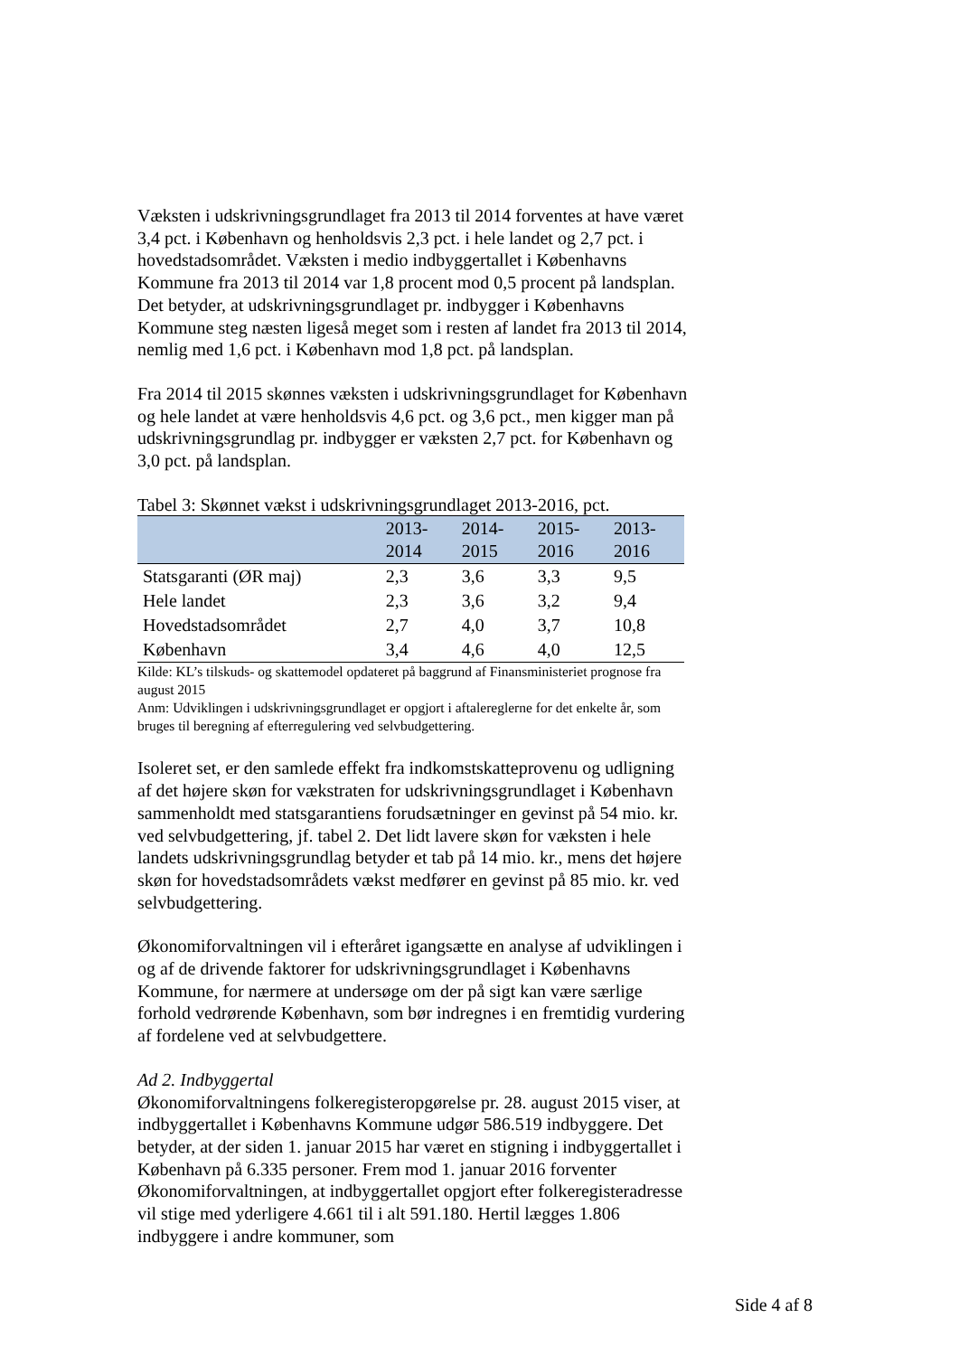Væksten i udskrivningsgrundlaget fra 2013 til 2014 forventes at have været 3,4 pct. i København og henholdsvis 2,3 pct. i hele landet og 2,7 pct. i hovedstadsområdet. Væksten i medio indbyggertallet i Københavns Kommune fra 2013 til 2014 var 1,8 procent mod 0,5 procent på landsplan. Det betyder, at udskrivningsgrundlaget pr. indbygger i Københavns Kommune steg næsten ligeså meget som i resten af landet fra 2013 til 2014, nemlig med 1,6 pct. i København mod 1,8 pct. på landsplan.
Fra 2014 til 2015 skønnes væksten i udskrivningsgrundlaget for København og hele landet at være henholdsvis 4,6 pct. og 3,6 pct., men kigger man på udskrivningsgrundlag pr. indbygger er væksten 2,7 pct. for København og 3,0 pct. på landsplan.
Tabel 3: Skønnet vækst i udskrivningsgrundlaget 2013-2016, pct.
| | 2013- 2014 | 2014- 2015 | 2015- 2016 | 2013- 2016 |
| --- | --- | --- | --- | --- |
| Statsgaranti (ØR maj) | 2,3 | 3,6 | 3,3 | 9,5 |
| Hele landet | 2,3 | 3,6 | 3,2 | 9,4 |
| Hovedstadsområdet | 2,7 | 4,0 | 3,7 | 10,8 |
| København | 3,4 | 4,6 | 4,0 | 12,5 |
Kilde: KL’s tilskuds- og skattemodel opdateret på baggrund af Finansministeriet prognose fra august 2015
Anm: Udviklingen i udskrivningsgrundlaget er opgjort i aftalereglerne for det enkelte år, som bruges til beregning af efterregulering ved selvbudgettering.
Isoleret set, er den samlede effekt fra indkomstskatteprovenu og udligning af det højere skøn for vækstraten for udskrivningsgrundlaget i København sammenholdt med statsgarantiens forudsætninger en gevinst på 54 mio. kr. ved selvbudgettering, jf. tabel 2. Det lidt lavere skøn for væksten i hele landets udskrivningsgrundlag betyder et tab på 14 mio. kr., mens det højere skøn for hovedstadsområdets vækst medfører en gevinst på 85 mio. kr. ved selvbudgettering.
Økonomiforvaltningen vil i efteråret igangsætte en analyse af udviklingen i og af de drivende faktorer for udskrivningsgrundlaget i Københavns Kommune, for nærmere at undersøge om der på sigt kan være særlige forhold vedrørende København, som bør indregnes i en fremtidig vurdering af fordelene ved at selvbudgettere.
Ad 2. Indbyggertal
Økonomiforvaltningens folkeregisteropgørelse pr. 28. august 2015 viser, at indbyggertallet i Københavns Kommune udgør 586.519 indbyggere. Det betyder, at der siden 1. januar 2015 har været en stigning i indbyggertallet i København på 6.335 personer. Frem mod 1. januar 2016 forventer Økonomiforvaltningen, at indbyggertallet opgjort efter folkeregisteradresse vil stige med yderligere 4.661 til i alt 591.180. Hertil lægges 1.806 indbyggere i andre kommuner, som
Side 4 af 8